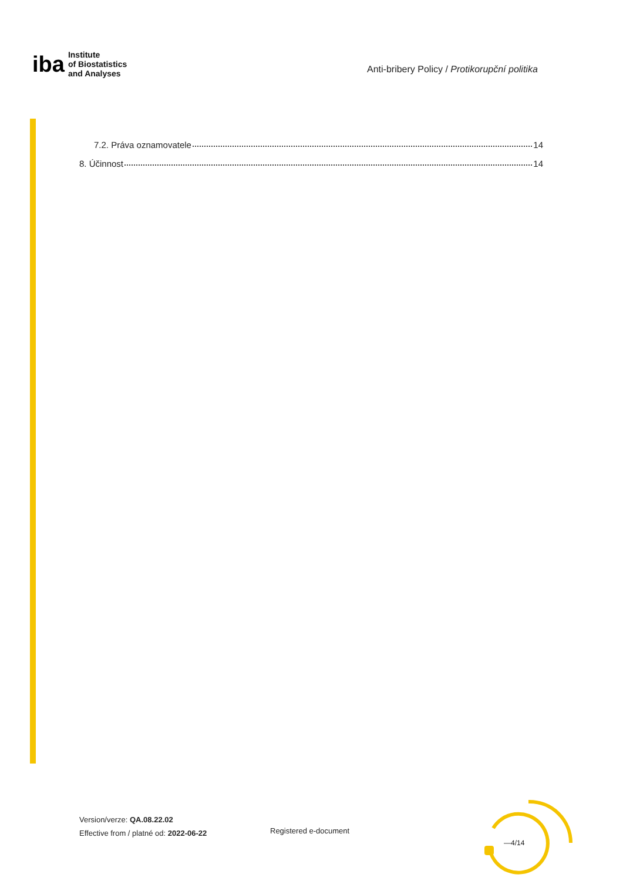iba
Institute
of Biostatistics
and Analyses
Anti-bribery Policy / Protikorupční politika
7.2. Práva oznamovatele 14
8. Účinnost 14
Version/verze: QA.08.22.02
Effective from / platné od: 2022-06-22
Registered e-document
—4/14